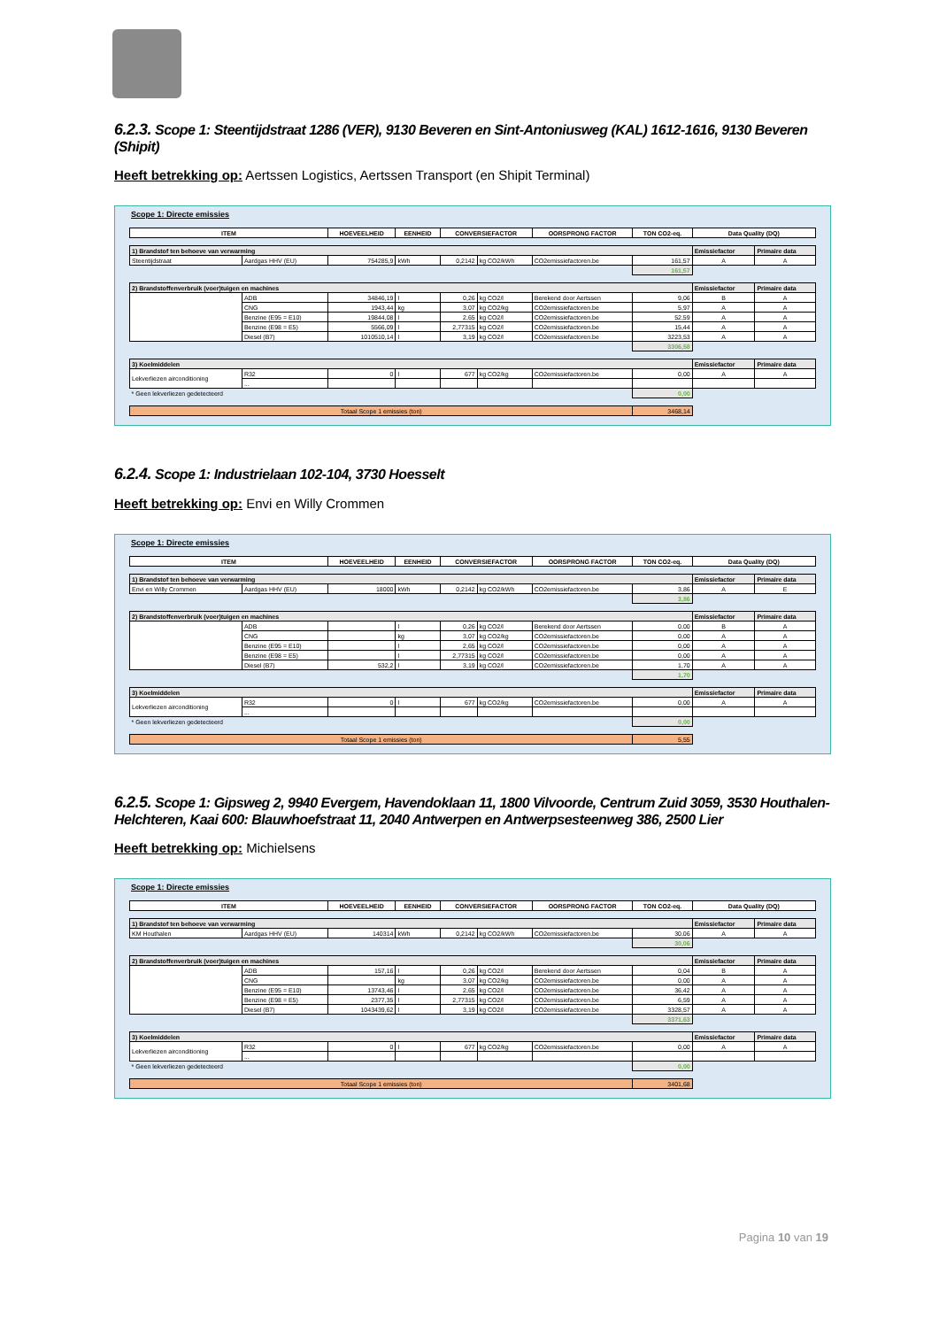6.2.3. Scope 1: Steentijdstraat 1286 (VER), 9130 Beveren en Sint-Antoniusweg (KAL) 1612-1616, 9130 Beveren (Shipit)
Heeft betrekking op: Aertssen Logistics, Aertssen Transport (en Shipit Terminal)
Scope 1: Directe emissies
| ITEM | | HOEVEELHEID | EENHEID | CONVERSIEFACTOR | | OORSPRONG FACTOR | TON CO2-eq. | Data Quality (DQ) | |
| --- | --- | --- | --- | --- | --- | --- | --- | --- | --- |
| 1) Brandstof ten behoeve van verwarming | | | | | | | | Emissiefactor | Primaire data |
| Steentijdstraat | Aardgas HHV (EU) | 754285,9 | kWh | 0,2142 | kg CO2/kWh | CO2emissiefactoren.be | 161,57 | A | A |
| | | | | | | | 161,57 | | |
| 2) Brandstoffenverbruik (voer)tuigen en machines | | | | | | | | Emissiefactor | Primaire data |
| | ADB | 34846,19 | l | 0,26 | kg CO2/l | Berekend door Aertssen | 9,06 | B | A |
| | CNG | 1943,44 | kg | 3,07 | kg CO2/kg | CO2emissiefactoren.be | 5,97 | A | A |
| | Benzine (E95 = E10) | 19844,08 | l | 2,65 | kg CO2/l | CO2emissiefactoren.be | 52,59 | A | A |
| | Benzine (E98 = E5) | 5566,09 | l | 2,77315 | kg CO2/l | CO2emissiefactoren.be | 15,44 | A | A |
| | Diesel (B7) | 1010510,14 | l | 3,19 | kg CO2/l | CO2emissiefactoren.be | 3223,53 | A | A |
| | | | | | | | 3306,58 | | |
| 3) Koelmiddelen | | | | | | | | Emissiefactor | Primaire data |
| Lekverliezen airconditioning | R32 | 0 | l | 677 | kg CO2/kg | CO2emissiefactoren.be | 0,00 | A | A |
| | ... | | | | | | | | |
| * Geen lekverliezen gedetecteerd | | | | | | | 0,00 | | |
| Totaal Scope 1 emissies (ton) | | | | | | | 3468,14 | | |
6.2.4. Scope 1: Industrielaan 102-104, 3730 Hoesselt
Heeft betrekking op: Envi en Willy Crommen
Scope 1: Directe emissies
| ITEM | | HOEVEELHEID | EENHEID | CONVERSIEFACTOR | | OORSPRONG FACTOR | TON CO2-eq. | Data Quality (DQ) | |
| --- | --- | --- | --- | --- | --- | --- | --- | --- | --- |
| 1) Brandstof ten behoeve van verwarming | | | | | | | | Emissiefactor | Primaire data |
| Envi en Willy Crommen | Aardgas HHV (EU) | 18000 | kWh | 0,2142 | kg CO2/kWh | CO2emissiefactoren.be | 3,86 | A | E |
| | | | | | | | 3,86 | | |
| 2) Brandstoffenverbruik (voer)tuigen en machines | | | | | | | | Emissiefactor | Primaire data |
| | ADB | | l | 0,26 | kg CO2/l | Berekend door Aertssen | 0,00 | B | A |
| | CNG | | kg | 3,07 | kg CO2/kg | CO2emissiefactoren.be | 0,00 | A | A |
| | Benzine (E95 = E10) | | l | 2,65 | kg CO2/l | CO2emissiefactoren.be | 0,00 | A | A |
| | Benzine (E98 = E5) | | l | 2,77315 | kg CO2/l | CO2emissiefactoren.be | 0,00 | A | A |
| | Diesel (B7) | 532,2 | l | 3,19 | kg CO2/l | CO2emissiefactoren.be | 1,70 | A | A |
| | | | | | | | 1,70 | | |
| 3) Koelmiddelen | | | | | | | | Emissiefactor | Primaire data |
| Lekverliezen airconditioning | R32 | 0 | l | 677 | kg CO2/kg | CO2emissiefactoren.be | 0,00 | A | A |
| | ... | | | | | | | | |
| * Geen lekverliezen gedetecteerd | | | | | | | 0,00 | | |
| Totaal Scope 1 emissies (ton) | | | | | | | 5,55 | | |
6.2.5. Scope 1: Gipsweg 2, 9940 Evergem, Havendoklaan 11, 1800 Vilvoorde, Centrum Zuid 3059, 3530 Houthalen-Helchteren, Kaai 600: Blauwhoefstraat 11, 2040 Antwerpen en Antwerpsesteenweg 386, 2500 Lier
Heeft betrekking op: Michielsens
Scope 1: Directe emissies
| ITEM | | HOEVEELHEID | EENHEID | CONVERSIEFACTOR | | OORSPRONG FACTOR | TON CO2-eq. | Data Quality (DQ) | |
| --- | --- | --- | --- | --- | --- | --- | --- | --- | --- |
| 1) Brandstof ten behoeve van verwarming | | | | | | | | Emissiefactor | Primaire data |
| KM Houthalen | Aardgas HHV (EU) | 140314 | kWh | 0,2142 | kg CO2/kWh | CO2emissiefactoren.be | 30,06 | A | A |
| | | | | | | | 30,06 | | |
| 2) Brandstoffenverbruik (voer)tuigen en machines | | | | | | | | Emissiefactor | Primaire data |
| | ADB | 157,16 | l | 0,26 | kg CO2/l | Berekend door Aertssen | 0,04 | B | A |
| | CNG | | kg | 3,07 | kg CO2/kg | CO2emissiefactoren.be | 0,00 | A | A |
| | Benzine (E95 = E10) | 13743,46 | l | 2,65 | kg CO2/l | CO2emissiefactoren.be | 36,42 | A | A |
| | Benzine (E98 = E5) | 2377,35 | l | 2,77315 | kg CO2/l | CO2emissiefactoren.be | 6,59 | A | A |
| | Diesel (B7) | 1043439,62 | l | 3,19 | kg CO2/l | CO2emissiefactoren.be | 3328,57 | A | A |
| | | | | | | | 3371,63 | | |
| 3) Koelmiddelen | | | | | | | | Emissiefactor | Primaire data |
| Lekverliezen airconditioning | R32 | 0 | l | 677 | kg CO2/kg | CO2emissiefactoren.be | 0,00 | A | A |
| | ... | | | | | | | | |
| * Geen lekverliezen gedetecteerd | | | | | | | 0,00 | | |
| Totaal Scope 1 emissies (ton) | | | | | | | 3401,68 | | |
Pagina 10 van 19